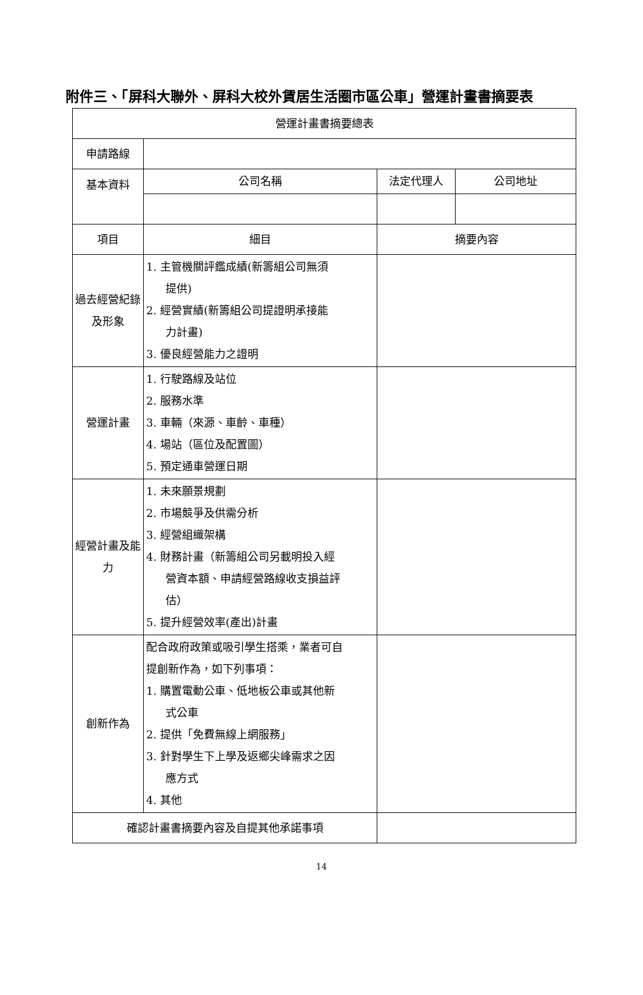附件三、「屏科大聯外、屏科大校外賃居生活圈市區公車」營運計畫書摘要表
| 營運計畫書摘要總表 | | | |
| 申請路線 | | | |
| 基本資料 | 公司名稱 | 法定代理人 | 公司地址 |
| 項目 | 細目 | 摘要內容 | |
| 過去經營紀錄及形象 | 1. 主管機關評鑑成績(新籌組公司無須 提供) 2. 經營實績(新籌組公司提證明承接能 力計畫) 3. 優良經營能力之證明 | | |
| 營運計畫 | 1. 行駛路線及站位 2. 服務水準 3. 車輛（來源、車齡、車種） 4. 場站（區位及配置圖） 5. 預定通車營運日期 | | |
| 經營計畫及能力 | 1. 未來願景規劃 2. 市場競爭及供需分析 3. 經營組織架構 4. 財務計畫（新籌組公司另載明投入經 營資本額、申請經營路線收支損益評 估） 5. 提升經營效率(產出)計畫 | | |
| 創新作為 | 配合政府政策或吸引學生搭乘，業者可自 提創新作為，如下列事項： 1. 購置電動公車、低地板公車或其他新 式公車 2. 提供「免費無線上網服務」 3. 針對學生下上學及返鄉尖峰需求之因 應方式 4. 其他 | | |
| 確認計畫書摘要內容及自提其他承諾事項 | | | |
14